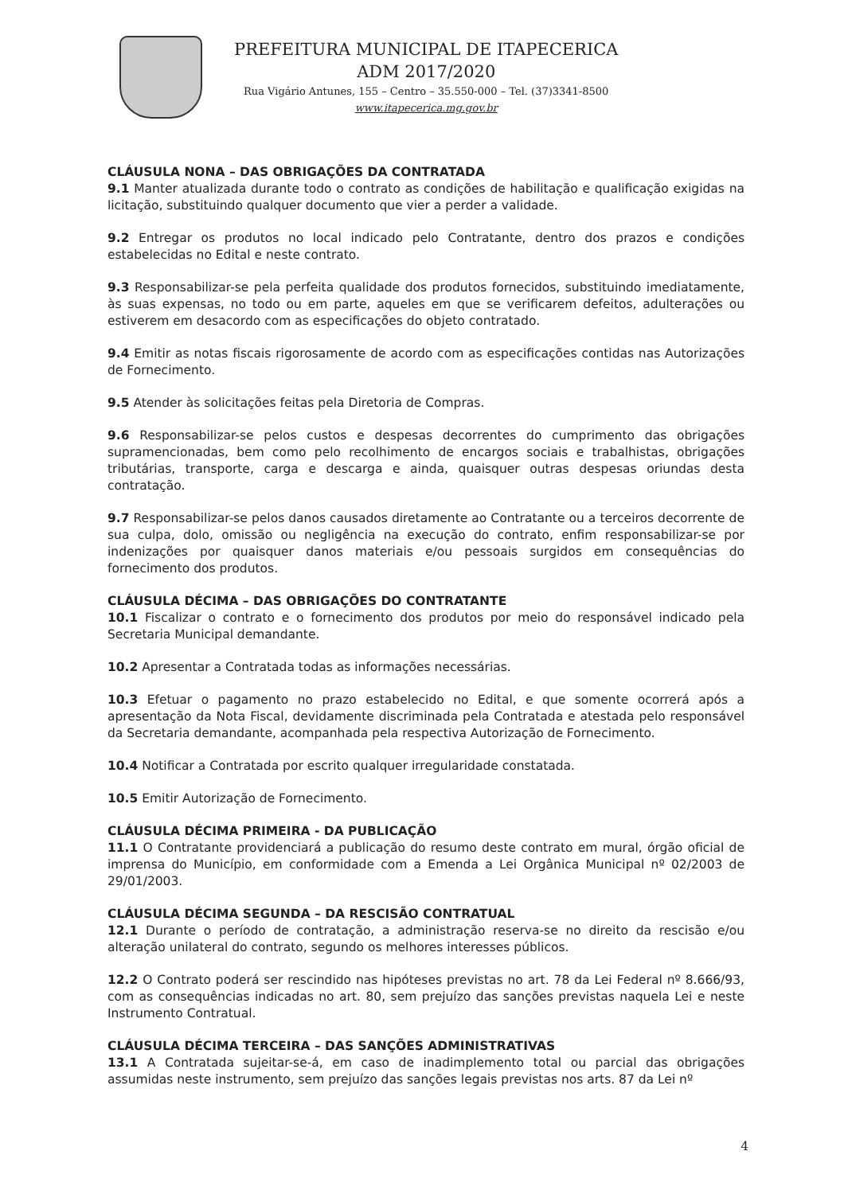PREFEITURA MUNICIPAL DE ITAPECERICA
ADM 2017/2020
Rua Vigário Antunes, 155 – Centro – 35.550-000 – Tel. (37)3341-8500
www.itapecerica.mg.gov.br
CLÁUSULA NONA – DAS OBRIGAÇÕES DA CONTRATADA
9.1 Manter atualizada durante todo o contrato as condições de habilitação e qualificação exigidas na licitação, substituindo qualquer documento que vier a perder a validade.
9.2 Entregar os produtos no local indicado pelo Contratante, dentro dos prazos e condições estabelecidas no Edital e neste contrato.
9.3 Responsabilizar-se pela perfeita qualidade dos produtos fornecidos, substituindo imediatamente, às suas expensas, no todo ou em parte, aqueles em que se verificarem defeitos, adulterações ou estiverem em desacordo com as especificações do objeto contratado.
9.4 Emitir as notas fiscais rigorosamente de acordo com as especificações contidas nas Autorizações de Fornecimento.
9.5 Atender às solicitações feitas pela Diretoria de Compras.
9.6 Responsabilizar-se pelos custos e despesas decorrentes do cumprimento das obrigações supramencionadas, bem como pelo recolhimento de encargos sociais e trabalhistas, obrigações tributárias, transporte, carga e descarga e ainda, quaisquer outras despesas oriundas desta contratação.
9.7 Responsabilizar-se pelos danos causados diretamente ao Contratante ou a terceiros decorrente de sua culpa, dolo, omissão ou negligência na execução do contrato, enfim responsabilizar-se por indenizações por quaisquer danos materiais e/ou pessoais surgidos em consequências do fornecimento dos produtos.
CLÁUSULA DÉCIMA – DAS OBRIGAÇÕES DO CONTRATANTE
10.1 Fiscalizar o contrato e o fornecimento dos produtos por meio do responsável indicado pela Secretaria Municipal demandante.
10.2 Apresentar a Contratada todas as informações necessárias.
10.3 Efetuar o pagamento no prazo estabelecido no Edital, e que somente ocorrerá após a apresentação da Nota Fiscal, devidamente discriminada pela Contratada e atestada pelo responsável da Secretaria demandante, acompanhada pela respectiva Autorização de Fornecimento.
10.4 Notificar a Contratada por escrito qualquer irregularidade constatada.
10.5 Emitir Autorização de Fornecimento.
CLÁUSULA DÉCIMA PRIMEIRA - DA PUBLICAÇÃO
11.1 O Contratante providenciará a publicação do resumo deste contrato em mural, órgão oficial de imprensa do Município, em conformidade com a Emenda a Lei Orgânica Municipal nº 02/2003 de 29/01/2003.
CLÁUSULA DÉCIMA SEGUNDA – DA RESCISÃO CONTRATUAL
12.1 Durante o período de contratação, a administração reserva-se no direito da rescisão e/ou alteração unilateral do contrato, segundo os melhores interesses públicos.
12.2 O Contrato poderá ser rescindido nas hipóteses previstas no art. 78 da Lei Federal nº 8.666/93, com as consequências indicadas no art. 80, sem prejuízo das sanções previstas naquela Lei e neste Instrumento Contratual.
CLÁUSULA DÉCIMA TERCEIRA – DAS SANÇÕES ADMINISTRATIVAS
13.1 A Contratada sujeitar-se-á, em caso de inadimplemento total ou parcial das obrigações assumidas neste instrumento, sem prejuízo das sanções legais previstas nos arts. 87 da Lei nº
4